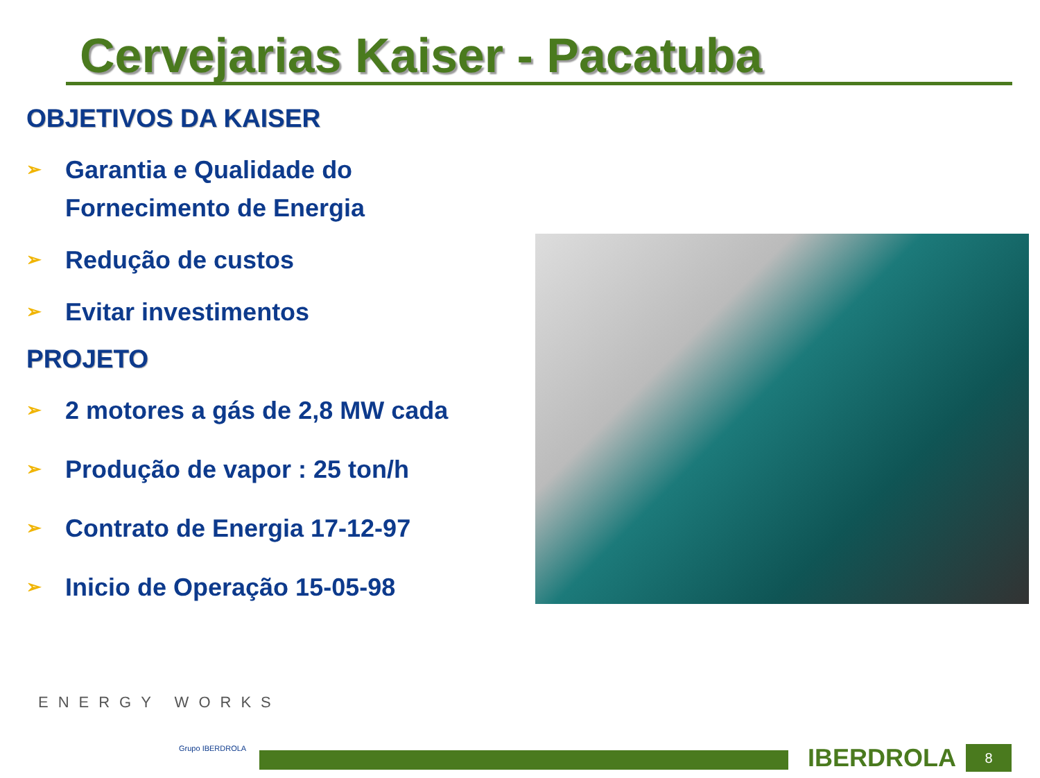Cervejarias Kaiser - Pacatuba
OBJETIVOS DA KAISER
➢ Garantia e Qualidade do
Fornecimento de Energia
➢ Redução de custos
➢ Evitar investimentos
PROJETO
➢ 2 motores a gás de 2,8 MW cada
➢ Produção de vapor : 25 ton/h
➢ Contrato de Energia 17-12-97
➢ Inicio de Operação 15-05-98
ENERGY WORKS
Grupo IBERDROLA IBERDROLA 8